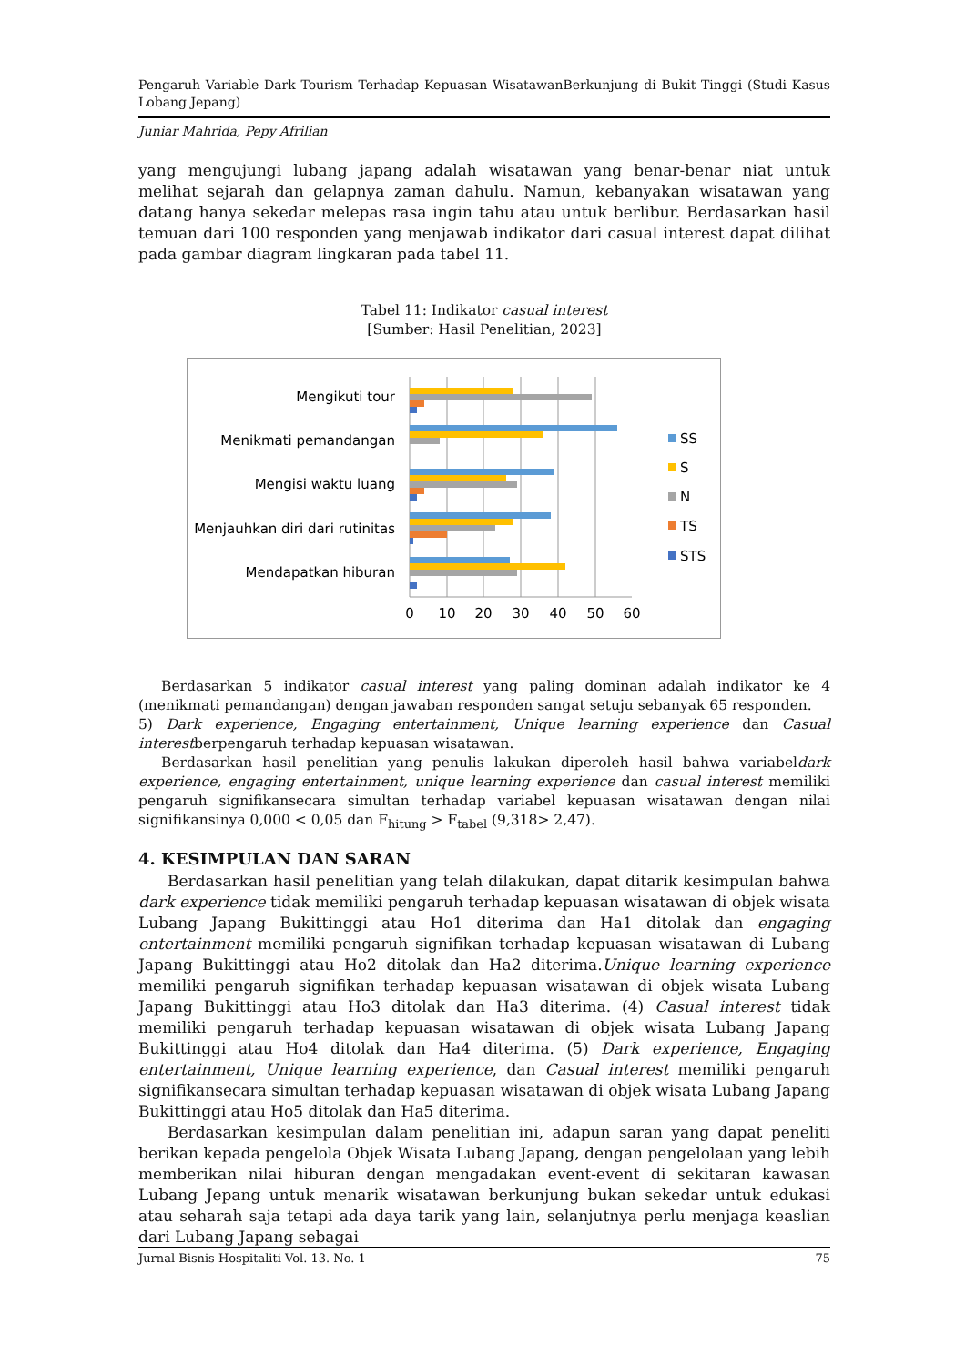Pengaruh Variable Dark Tourism Terhadap Kepuasan WisatawanBerkunjung di Bukit Tinggi (Studi Kasus Lobang Jepang)
Juniar Mahrida, Pepy Afrilian
yang mengujungi lubang japang adalah wisatawan yang benar-benar niat untuk melihat sejarah dan gelapnya zaman dahulu. Namun, kebanyakan wisatawan yang datang hanya sekedar melepas rasa ingin tahu atau untuk berlibur. Berdasarkan hasil temuan dari 100 responden yang menjawab indikator dari casual interest dapat dilihat pada gambar diagram lingkaran pada tabel 11.
Tabel 11: Indikator casual interest
[Sumber: Hasil Penelitian, 2023]
Mengikuti tour
Menikmati pemandangan
Mengisi waktu luang
Menjauhkan diri dari rutinitas
Mendapatkan hiburan
0
10
20
30
40
50
60
SS
S
N
TS
STS
Berdasarkan 5 indikator casual interest yang paling dominan adalah indikator ke 4 (menikmati pemandangan) dengan jawaban responden sangat setuju sebanyak 65 responden.
5) Dark experience, Engaging entertainment, Unique learning experience dan Casual interestberpengaruh terhadap kepuasan wisatawan.
Berdasarkan hasil penelitian yang penulis lakukan diperoleh hasil bahwa variabeldark experience, engaging entertainment, unique learning experience dan casual interest memiliki pengaruh signifikansecara simultan terhadap variabel kepuasan wisatawan dengan nilai signifikansinya 0,000 < 0,05 dan F<sub>hitung</sub> > F<sub>tabel</sub> (9,318> 2,47).
4. KESIMPULAN DAN SARAN
Berdasarkan hasil penelitian yang telah dilakukan, dapat ditarik kesimpulan bahwa dark experience tidak memiliki pengaruh terhadap kepuasan wisatawan di objek wisata Lubang Japang Bukittinggi atau Ho1 diterima dan Ha1 ditolak dan engaging entertainment memiliki pengaruh signifikan terhadap kepuasan wisatawan di Lubang Japang Bukittinggi atau Ho2 ditolak dan Ha2 diterima.Unique learning experience memiliki pengaruh signifikan terhadap kepuasan wisatawan di objek wisata Lubang Japang Bukittinggi atau Ho3 ditolak dan Ha3 diterima. (4) Casual interest tidak memiliki pengaruh terhadap kepuasan wisatawan di objek wisata Lubang Japang Bukittinggi atau Ho4 ditolak dan Ha4 diterima. (5) Dark experience, Engaging entertainment, Unique learning experience, dan Casual interest memiliki pengaruh signifikansecara simultan terhadap kepuasan wisatawan di objek wisata Lubang Japang Bukittinggi atau Ho5 ditolak dan Ha5 diterima.
Berdasarkan kesimpulan dalam penelitian ini, adapun saran yang dapat peneliti berikan kepada pengelola Objek Wisata Lubang Japang, dengan pengelolaan yang lebih memberikan nilai hiburan dengan mengadakan event-event di sekitaran kawasan Lubang Jepang untuk menarik wisatawan berkunjung bukan sekedar untuk edukasi atau seharah saja tetapi ada daya tarik yang lain, selanjutnya perlu menjaga keaslian dari Lubang Japang sebagai
Jurnal Bisnis Hospitaliti Vol. 13. No. 1 75